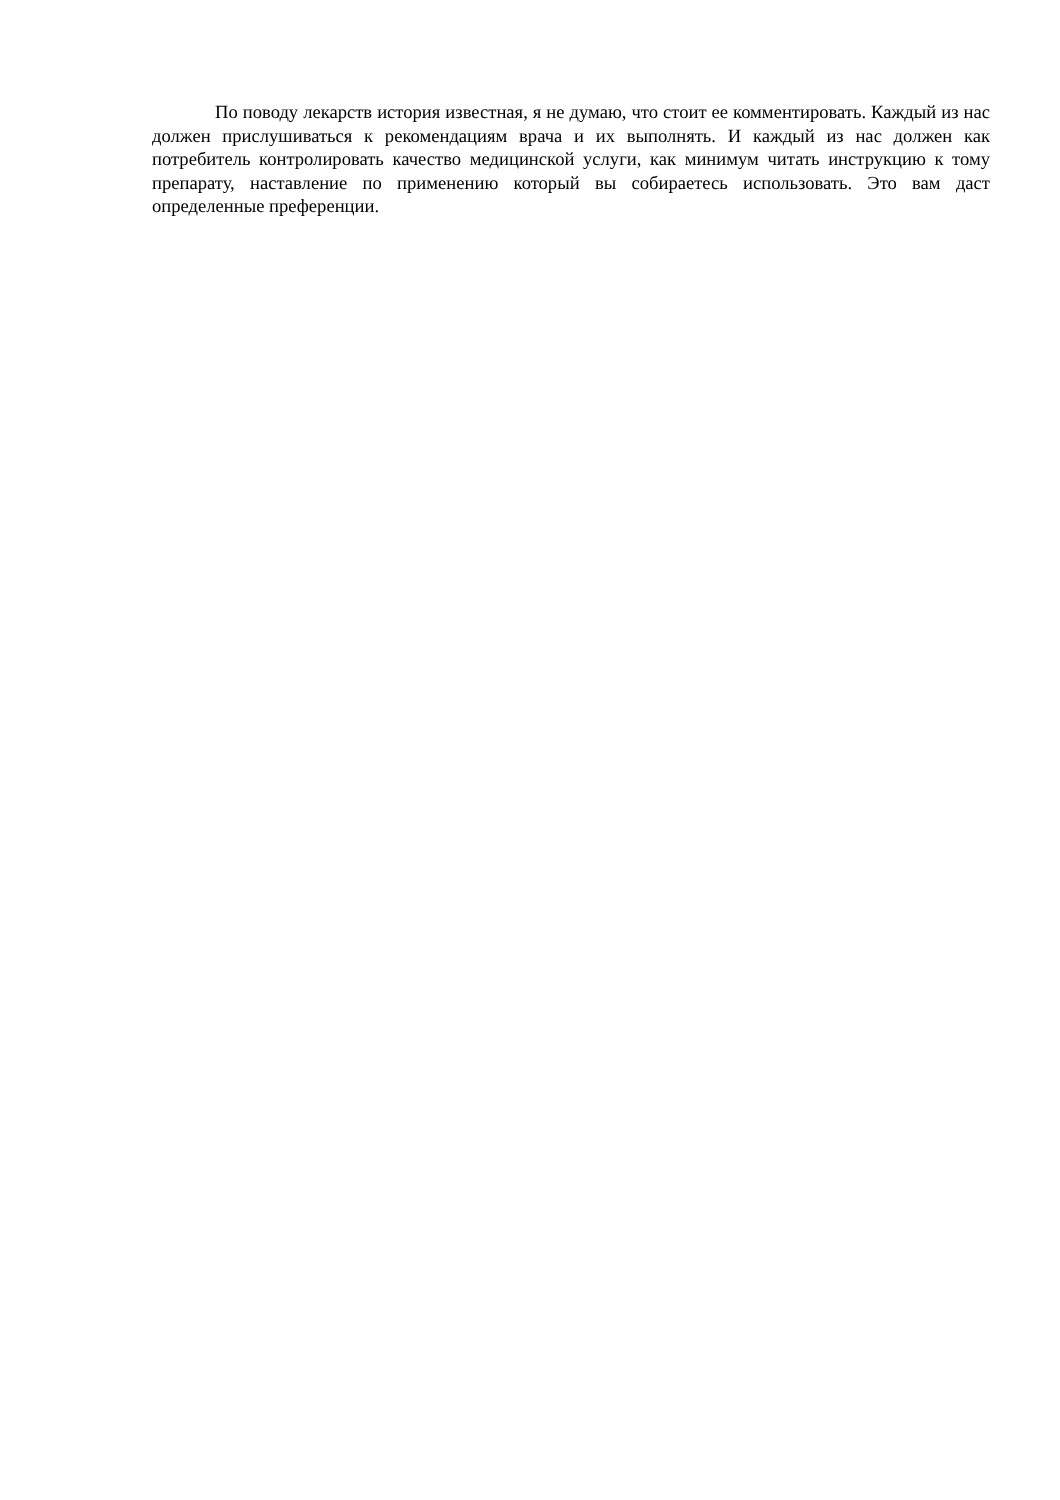По поводу лекарств история известная, я не думаю, что стоит ее комментировать. Каждый из нас должен прислушиваться к рекомендациям врача и их выполнять. И каждый из нас должен как потребитель контролировать качество медицинской услуги, как минимум читать инструкцию к тому препарату, наставление по применению который вы собираетесь использовать. Это вам даст определенные преференции.